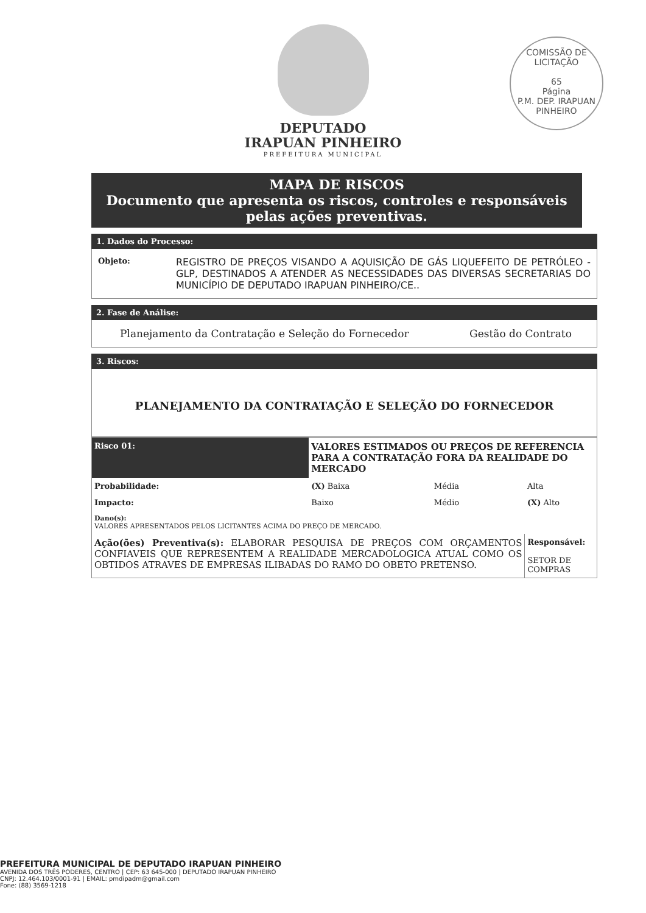COMISSÃO DE LICITAÇÃO
65
Página
P.M. DEP. IRAPUAN PINHEIRO
DEPUTADO
IRAPUAN PINHEIRO
PREFEITURA MUNICIPAL
MAPA DE RISCOS
Documento que apresenta os riscos, controles e responsáveis pelas ações preventivas.
1. Dados do Processo:
| Objeto: | REGISTRO DE PREÇOS VISANDO A AQUISIÇÃO DE GÁS LIQUEFEITO DE PETRÓLEO - GLP, DESTINADOS A ATENDER AS NECESSIDADES DAS DIVERSAS SECRETARIAS DO MUNICÍPIO DE DEPUTADO IRAPUAN PINHEIRO/CE.. |
2. Fase de Análise:
| Planejamento da Contratação e Seleção do Fornecedor | Gestão do Contrato |
3. Riscos:
PLANEJAMENTO DA CONTRATAÇÃO E SELEÇÃO DO FORNECEDOR
| Risco 01: | VALORES ESTIMADOS OU PREÇOS DE REFERENCIA PARA A CONTRATAÇÃO FORA DA REALIDADE DO MERCADO | | |
| Probabilidade: | (X) Baixa | Média | Alta |
| Impacto: | Baixo | Médio | (X) Alto |
| Dano(s): VALORES APRESENTADOS PELOS LICITANTES ACIMA DO PREÇO DE MERCADO. | | | |
| Ação(ões) Preventiva(s): ELABORAR PESQUISA DE PREÇOS COM ORÇAMENTOS CONFIAVEIS QUE REPRESENTEM A REALIDADE MERCADOLOGICA ATUAL COMO OS OBTIDOS ATRAVES DE EMPRESAS ILIBADAS DO RAMO DO OBETO PRETENSO. | | | Responsável: SETOR DE COMPRAS |
PREFEITURA MUNICIPAL DE DEPUTADO IRAPUAN PINHEIRO
AVENIDA DOS TRÊS PODERES, CENTRO | CEP: 63 645-000 | DEPUTADO IRAPUAN PINHEIRO
CNPJ: 12.464.103/0001-91 | EMAIL: pmdipadm@gmail.com
Fone: (88) 3569-1218